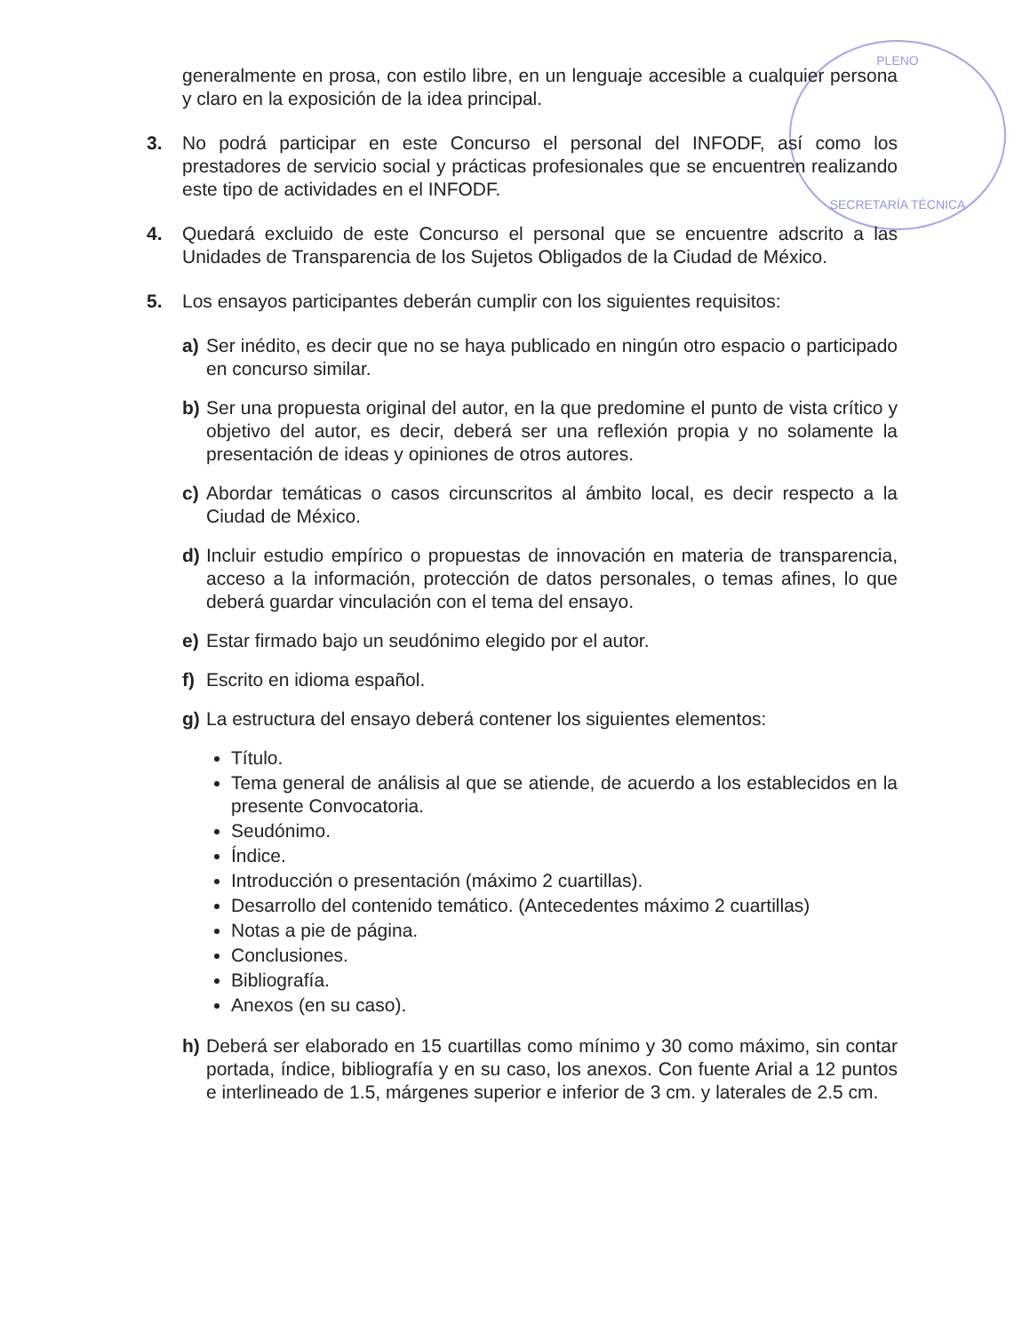PLENO
SECRETARÍA TÉCNICA
generalmente en prosa, con estilo libre, en un lenguaje accesible a cualquier persona y claro en la exposición de la idea principal.
3. No podrá participar en este Concurso el personal del INFODF, así como los prestadores de servicio social y prácticas profesionales que se encuentren realizando este tipo de actividades en el INFODF.
4. Quedará excluido de este Concurso el personal que se encuentre adscrito a las Unidades de Transparencia de los Sujetos Obligados de la Ciudad de México.
5. Los ensayos participantes deberán cumplir con los siguientes requisitos:
a) Ser inédito, es decir que no se haya publicado en ningún otro espacio o participado en concurso similar.
b) Ser una propuesta original del autor, en la que predomine el punto de vista crítico y objetivo del autor, es decir, deberá ser una reflexión propia y no solamente la presentación de ideas y opiniones de otros autores.
c) Abordar temáticas o casos circunscritos al ámbito local, es decir respecto a la Ciudad de México.
d) Incluir estudio empírico o propuestas de innovación en materia de transparencia, acceso a la información, protección de datos personales, o temas afines, lo que deberá guardar vinculación con el tema del ensayo.
e) Estar firmado bajo un seudónimo elegido por el autor.
f) Escrito en idioma español.
g) La estructura del ensayo deberá contener los siguientes elementos:
Título.
Tema general de análisis al que se atiende, de acuerdo a los establecidos en la presente Convocatoria.
Seudónimo.
Índice.
Introducción o presentación (máximo 2 cuartillas).
Desarrollo del contenido temático. (Antecedentes máximo 2 cuartillas)
Notas a pie de página.
Conclusiones.
Bibliografía.
Anexos (en su caso).
h) Deberá ser elaborado en 15 cuartillas como mínimo y 30 como máximo, sin contar portada, índice, bibliografía y en su caso, los anexos. Con fuente Arial a 12 puntos e interlineado de 1.5, márgenes superior e inferior de 3 cm. y laterales de 2.5 cm.